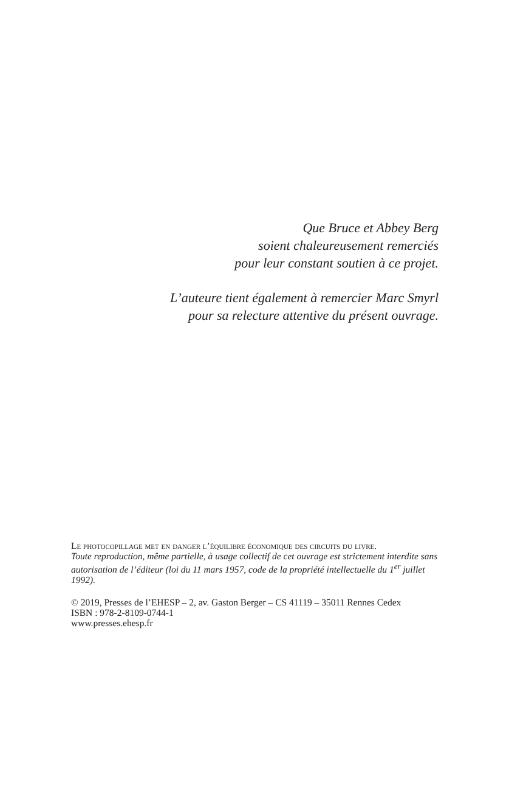Que Bruce et Abbey Berg
soient chaleureusement remerciés
pour leur constant soutien à ce projet.
L’auteure tient également à remercier Marc Smyrl
pour sa relecture attentive du présent ouvrage.
Le photocopillage met en danger l’équilibre économique des circuits du livre.
Toute reproduction, même partielle, à usage collectif de cet ouvrage est strictement interdite sans autorisation de l’éditeur (loi du 11 mars 1957, code de la propriété intellectuelle du 1<sup>er</sup> juillet 1992).
© 2019, Presses de l’EHESP – 2, av. Gaston Berger – CS 41119 – 35011 Rennes Cedex
ISBN : 978-2-8109-0744-1
www.presses.ehesp.fr